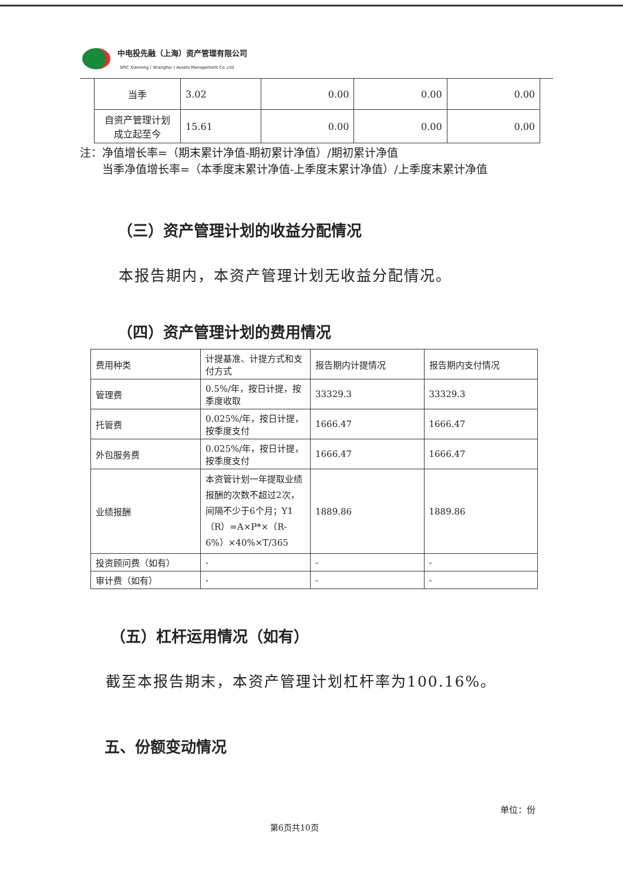中电投先融（上海）资产管理有限公司
SPIC Xianrong ( Shanghai ) Assets Management Co.,Ltd
| 当季 | 3.02 | 0.00 | 0.00 | 0.00 |
| 自资产管理计划 成立起至今 | 15.61 | 0.00 | 0.00 | 0.00 |
注：净值增长率=（期末累计净值-期初累计净值）/期初累计净值
  当季净值增长率=（本季度末累计净值-上季度末累计净值）/上季度末累计净值
（三）资产管理计划的收益分配情况
本报告期内，本资产管理计划无收益分配情况。
（四）资产管理计划的费用情况
| 费用种类 | 计提基准、计提方式和支付方式 | 报告期内计提情况 | 报告期内支付情况 |
| --- | --- | --- | --- |
| 管理费 | 0.5%/年，按日计提，按季度收取 | 33329.3 | 33329.3 |
| 托管费 | 0.025%/年，按日计提，按季度支付 | 1666.47 | 1666.47 |
| 外包服务费 | 0.025%/年，按日计提，按季度支付 | 1666.47 | 1666.47 |
| 业绩报酬 | 本资管计划一年提取业绩报酬的次数不超过2次，间隔不少于6个月；Y1（R）=A×P*×（R-6%）×40%×T/365 | 1889.86 | 1889.86 |
| 投资顾问费（如有） | - | - | - |
| 审计费（如有） | - | - | - |
（五）杠杆运用情况（如有）
截至本报告期末，本资产管理计划杠杆率为100.16%。
五、份额变动情况
单位：份
第6页共10页